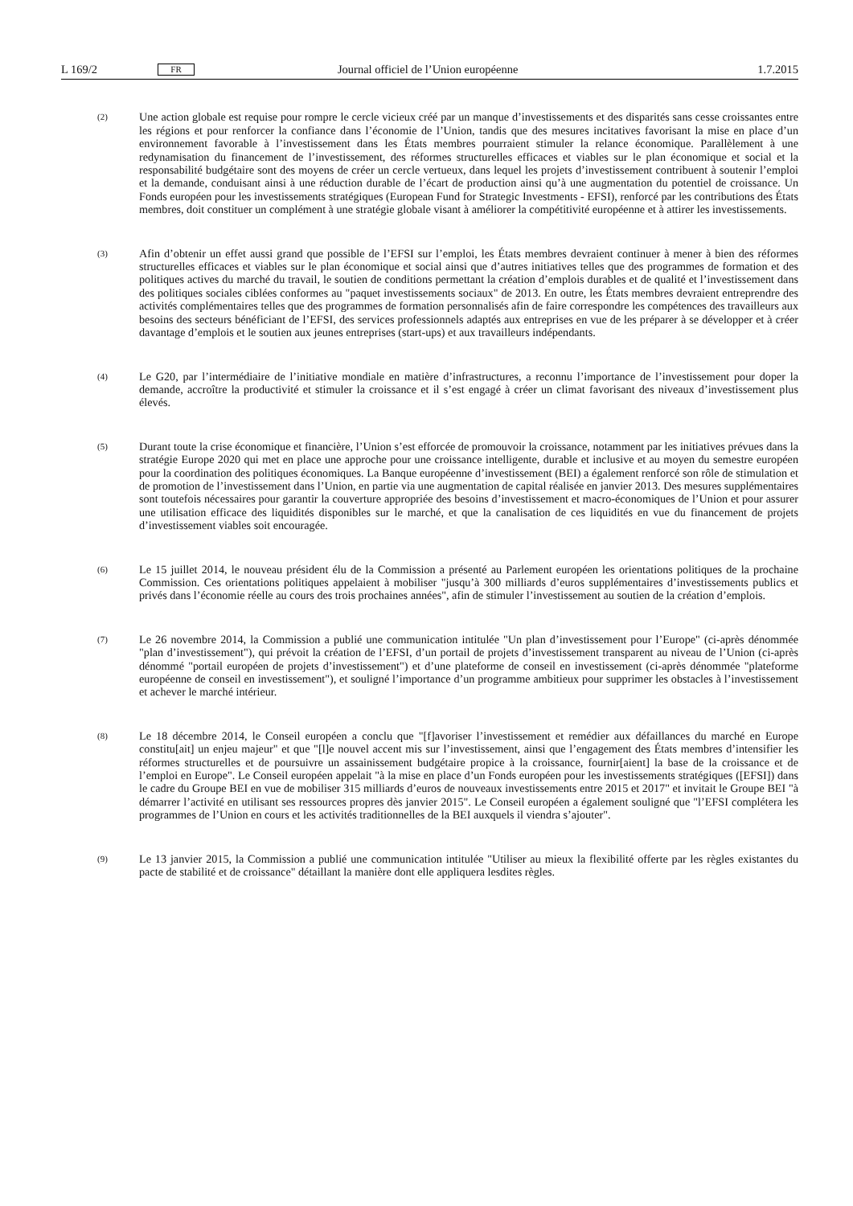L 169/2 FR Journal officiel de l’Union européenne 1.7.2015
(2)
Une action globale est requise pour rompre le cercle vicieux créé par un manque d’investissements et des disparités sans cesse croissantes entre les régions et pour renforcer la confiance dans l’économie de l’Union, tandis que des mesures incitatives favorisant la mise en place d’un environnement favorable à l’investissement dans les États membres pourraient stimuler la relance économique. Parallèlement à une redynamisation du financement de l’investissement, des réformes structurelles efficaces et viables sur le plan économique et social et la responsabilité budgétaire sont des moyens de créer un cercle vertueux, dans lequel les projets d’investissement contribuent à soutenir l’emploi et la demande, conduisant ainsi à une réduction durable de l’écart de production ainsi qu’à une augmentation du potentiel de croissance. Un Fonds européen pour les investissements stratégiques (European Fund for Strategic Investments - EFSI), renforcé par les contributions des États membres, doit constituer un complément à une stratégie globale visant à améliorer la compétitivité européenne et à attirer les investissements.
(3)
Afin d’obtenir un effet aussi grand que possible de l’EFSI sur l’emploi, les États membres devraient continuer à mener à bien des réformes structurelles efficaces et viables sur le plan économique et social ainsi que d’autres initiatives telles que des programmes de formation et des politiques actives du marché du travail, le soutien de conditions permettant la création d’emplois durables et de qualité et l’investissement dans des politiques sociales ciblées conformes au "paquet investissements sociaux" de 2013. En outre, les États membres devraient entreprendre des activités complémentaires telles que des programmes de formation personnalisés afin de faire correspondre les compétences des travailleurs aux besoins des secteurs bénéficiant de l’EFSI, des services professionnels adaptés aux entreprises en vue de les préparer à se développer et à créer davantage d’emplois et le soutien aux jeunes entreprises (start-ups) et aux travailleurs indépendants.
(4)
Le G20, par l’intermédiaire de l’initiative mondiale en matière d’infrastructures, a reconnu l’importance de l’investissement pour doper la demande, accroître la productivité et stimuler la croissance et il s’est engagé à créer un climat favorisant des niveaux d’investissement plus élevés.
(5)
Durant toute la crise économique et financière, l’Union s’est efforcée de promouvoir la croissance, notamment par les initiatives prévues dans la stratégie Europe 2020 qui met en place une approche pour une croissance intelligente, durable et inclusive et au moyen du semestre européen pour la coordination des politiques économiques. La Banque européenne d’investissement (BEI) a également renforcé son rôle de stimulation et de promotion de l’investissement dans l’Union, en partie via une augmentation de capital réalisée en janvier 2013. Des mesures supplémentaires sont toutefois nécessaires pour garantir la couverture appropriée des besoins d’investissement et macro-économiques de l’Union et pour assurer une utilisation efficace des liquidités disponibles sur le marché, et que la canalisation de ces liquidités en vue du financement de projets d’investissement viables soit encouragée.
(6)
Le 15 juillet 2014, le nouveau président élu de la Commission a présenté au Parlement européen les orientations politiques de la prochaine Commission. Ces orientations politiques appelaient à mobiliser "jusqu’à 300 milliards d’euros supplémentaires d’investissements publics et privés dans l’économie réelle au cours des trois prochaines années", afin de stimuler l’investissement au soutien de la création d’emplois.
(7)
Le 26 novembre 2014, la Commission a publié une communication intitulée "Un plan d’investissement pour l’Europe" (ci-après dénommée "plan d’investissement"), qui prévoit la création de l’EFSI, d’un portail de projets d’investissement transparent au niveau de l’Union (ci-après dénommé "portail européen de projets d’investissement") et d’une plateforme de conseil en investissement (ci-après dénommée "plateforme européenne de conseil en investissement"), et souligné l’importance d’un programme ambitieux pour supprimer les obstacles à l’investissement et achever le marché intérieur.
(8)
Le 18 décembre 2014, le Conseil européen a conclu que "[f]avoriser l’investissement et remédier aux défaillances du marché en Europe constitu[ait] un enjeu majeur" et que "[l]e nouvel accent mis sur l’investissement, ainsi que l’engagement des États membres d’intensifier les réformes structurelles et de poursuivre un assainissement budgétaire propice à la croissance, fournir[aient] la base de la croissance et de l’emploi en Europe". Le Conseil européen appelait "à la mise en place d’un Fonds européen pour les investissements stratégiques ([EFSI]) dans le cadre du Groupe BEI en vue de mobiliser 315 milliards d’euros de nouveaux investissements entre 2015 et 2017" et invitait le Groupe BEI "à démarrer l’activité en utilisant ses ressources propres dès janvier 2015". Le Conseil européen a également souligné que "l’EFSI complétera les programmes de l’Union en cours et les activités traditionnelles de la BEI auxquels il viendra s’ajouter".
(9)
Le 13 janvier 2015, la Commission a publié une communication intitulée "Utiliser au mieux la flexibilité offerte par les règles existantes du pacte de stabilité et de croissance" détaillant la manière dont elle appliquera lesdites règles.